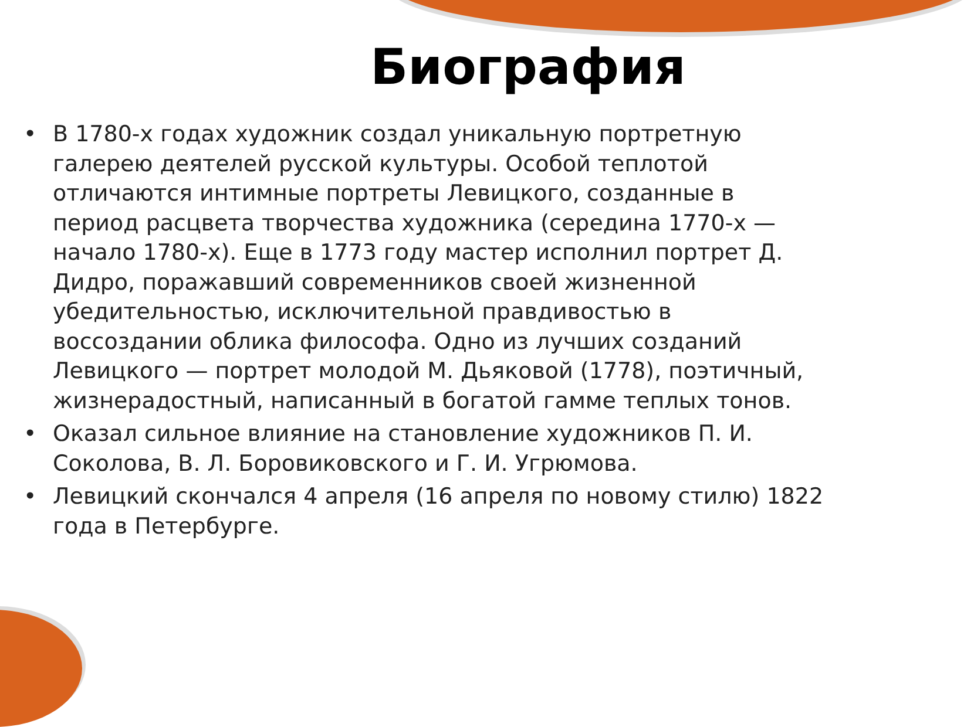Биография
• В 1780-х годах художник создал уникальную портретную галерею деятелей русской культуры. Особой теплотой отличаются интимные портреты Левицкого, созданные в период расцвета творчества художника (середина 1770-х — начало 1780-х). Еще в 1773 году мастер исполнил портрет Д. Дидро, поражавший современников своей жизненной убедительностью, исключительной правдивостью в воссоздании облика философа. Одно из лучших созданий Левицкого — портрет молодой М. Дьяковой (1778), поэтичный, жизнерадостный, написанный в богатой гамме теплых тонов.
• Оказал сильное влияние на становление художников П. И. Соколова, В. Л. Боровиковского и Г. И. Угрюмова.
• Левицкий скончался 4 апреля (16 апреля по новому стилю) 1822 года в Петербурге.